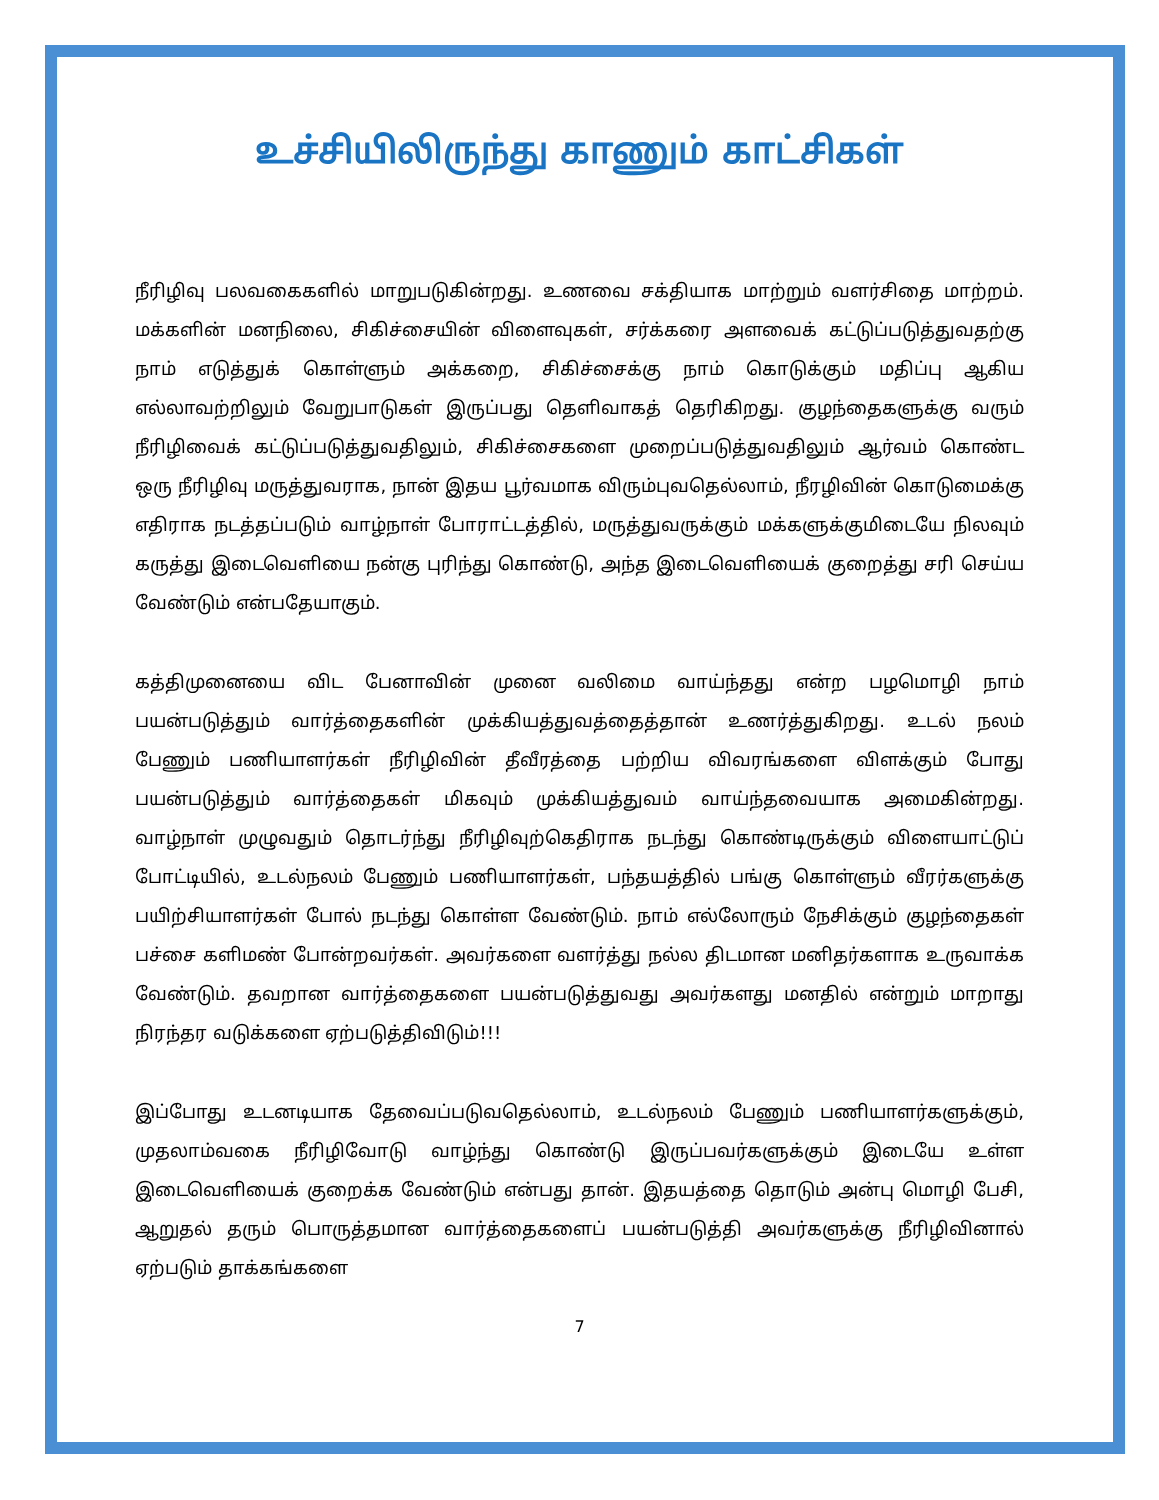உச்சியிலிருந்து காணும் காட்சிகள்
நீரிழிவு பலவகைகளில் மாறுபடுகின்றது. உணவை சக்தியாக மாற்றும் வளர்சிதை மாற்றம். மக்களின் மனநிலை, சிகிச்சையின் விளைவுகள், சர்க்கரை அளவைக் கட்டுப்படுத்துவதற்கு நாம் எடுத்துக் கொள்ளும் அக்கறை, சிகிச்சைக்கு நாம் கொடுக்கும் மதிப்பு ஆகிய எல்லாவற்றிலும் வேறுபாடுகள் இருப்பது தெளிவாகத் தெரிகிறது. குழந்தைகளுக்கு வரும் நீரிழிவைக் கட்டுப்படுத்துவதிலும், சிகிச்சைகளை முறைப்படுத்துவதிலும் ஆர்வம் கொண்ட ஒரு நீரிழிவு மருத்துவராக, நான் இதய பூர்வமாக விரும்புவதெல்லாம், நீரழிவின் கொடுமைக்கு எதிராக நடத்தப்படும் வாழ்நாள் போராட்டத்தில், மருத்துவருக்கும் மக்களுக்குமிடையே நிலவும் கருத்து இடைவெளியை நன்கு புரிந்து கொண்டு, அந்த இடைவெளியைக் குறைத்து சரி செய்ய வேண்டும் என்பதேயாகும்.
கத்திமுனையை விட பேனாவின் முனை வலிமை வாய்ந்தது என்ற பழமொழி நாம் பயன்படுத்தும் வார்த்தைகளின் முக்கியத்துவத்தைத்தான் உணர்த்துகிறது. உடல் நலம் பேணும் பணியாளர்கள் நீரிழிவின் தீவீரத்தை பற்றிய விவரங்களை விளக்கும் போது பயன்படுத்தும் வார்த்தைகள் மிகவும் முக்கியத்துவம் வாய்ந்தவையாக அமைகின்றது. வாழ்நாள் முழுவதும் தொடர்ந்து நீரிழிவுற்கெதிராக நடந்து கொண்டிருக்கும் விளையாட்டுப் போட்டியில், உடல்நலம் பேணும் பணியாளர்கள், பந்தயத்தில் பங்கு கொள்ளும் வீரர்களுக்கு பயிற்சியாளர்கள் போல் நடந்து கொள்ள வேண்டும். நாம் எல்லோரும் நேசிக்கும் குழந்தைகள் பச்சை களிமண் போன்றவர்கள். அவர்களை வளர்த்து நல்ல திடமான மனிதர்களாக உருவாக்க வேண்டும். தவறான வார்த்தைகளை பயன்படுத்துவது அவர்களது மனதில் என்றும் மாறாது நிரந்தர வடுக்களை ஏற்படுத்திவிடும்!!!
இப்போது உடனடியாக தேவைப்படுவதெல்லாம், உடல்நலம் பேணும் பணியாளர்களுக்கும், முதலாம்வகை நீரிழிவோடு வாழ்ந்து கொண்டு இருப்பவர்களுக்கும் இடையே உள்ள இடைவெளியைக் குறைக்க வேண்டும் என்பது தான். இதயத்தை தொடும் அன்பு மொழி பேசி, ஆறுதல் தரும் பொருத்தமான வார்த்தைகளைப் பயன்படுத்தி அவர்களுக்கு நீரிழிவினால் ஏற்படும் தாக்கங்களை
7